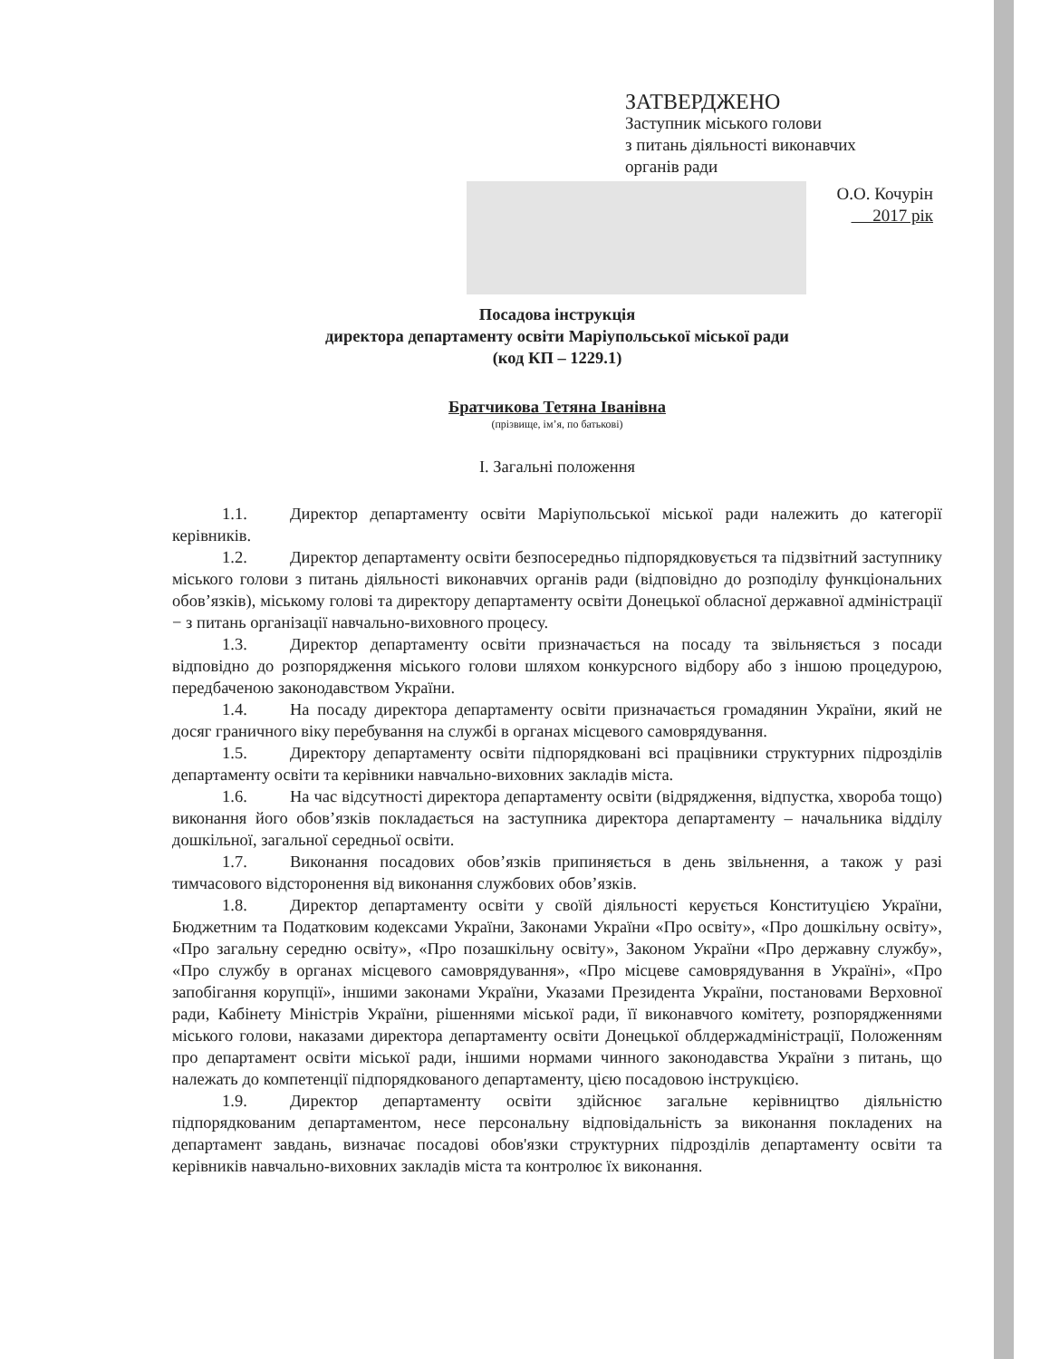ЗАТВЕРДЖЕНО
Заступник міського голови
з питань діяльності виконавчих
органів ради
О.О. Кочурін
2017 рік
Посадова інструкція
директора департаменту освіти Маріупольської міської ради
(код КП – 1229.1)
Братчикова Тетяна Іванівна
(прізвище, ім’я, по батькові)
І. Загальні положення
1.1. Директор департаменту освіти Маріупольської міської ради належить до категорії керівників.
1.2. Директор департаменту освіти безпосередньо підпорядковується та підзвітний заступнику міського голови з питань діяльності виконавчих органів ради (відповідно до розподілу функціональних обов’язків), міському голові та директору департаменту освіти Донецької обласної державної адміністрації − з питань організації навчально-виховного процесу.
1.3. Директор департаменту освіти призначається на посаду та звільняється з посади відповідно до розпорядження міського голови шляхом конкурсного відбору або з іншою процедурою, передбаченою законодавством України.
1.4. На посаду директора департаменту освіти призначається громадянин України, який не досяг граничного віку перебування на службі в органах місцевого самоврядування.
1.5. Директору департаменту освіти підпорядковані всі працівники структурних підрозділів департаменту освіти та керівники навчально-виховних закладів міста.
1.6. На час відсутності директора департаменту освіти (відрядження, відпустка, хвороба тощо) виконання його обов’язків покладається на заступника директора департаменту – начальника відділу дошкільної, загальної середньої освіти.
1.7. Виконання посадових обов’язків припиняється в день звільнення, а також у разі тимчасового відсторонення від виконання службових обов’язків.
1.8. Директор департаменту освіти у своїй діяльності керується Конституцією України, Бюджетним та Податковим кодексами України, Законами України «Про освіту», «Про дошкільну освіту», «Про загальну середню освіту», «Про позашкільну освіту», Законом України «Про державну службу», «Про службу в органах місцевого самоврядування», «Про місцеве самоврядування в Україні», «Про запобігання корупції», іншими законами України, Указами Президента України, постановами Верховної ради, Кабінету Міністрів України, рішеннями міської ради, її виконавчого комітету, розпорядженнями міського голови, наказами директора департаменту освіти Донецької облдержадміністрації, Положенням про департамент освіти міської ради, іншими нормами чинного законодавства України з питань, що належать до компетенції підпорядкованого департаменту, цією посадовою інструкцією.
1.9. Директор департаменту освіти здійснює загальне керівництво діяльністю підпорядкованим департаментом, несе персональну відповідальність за виконання покладених на департамент завдань, визначає посадові обов'язки структурних підрозділів департаменту освіти та керівників навчально-виховних закладів міста та контролює їх виконання.